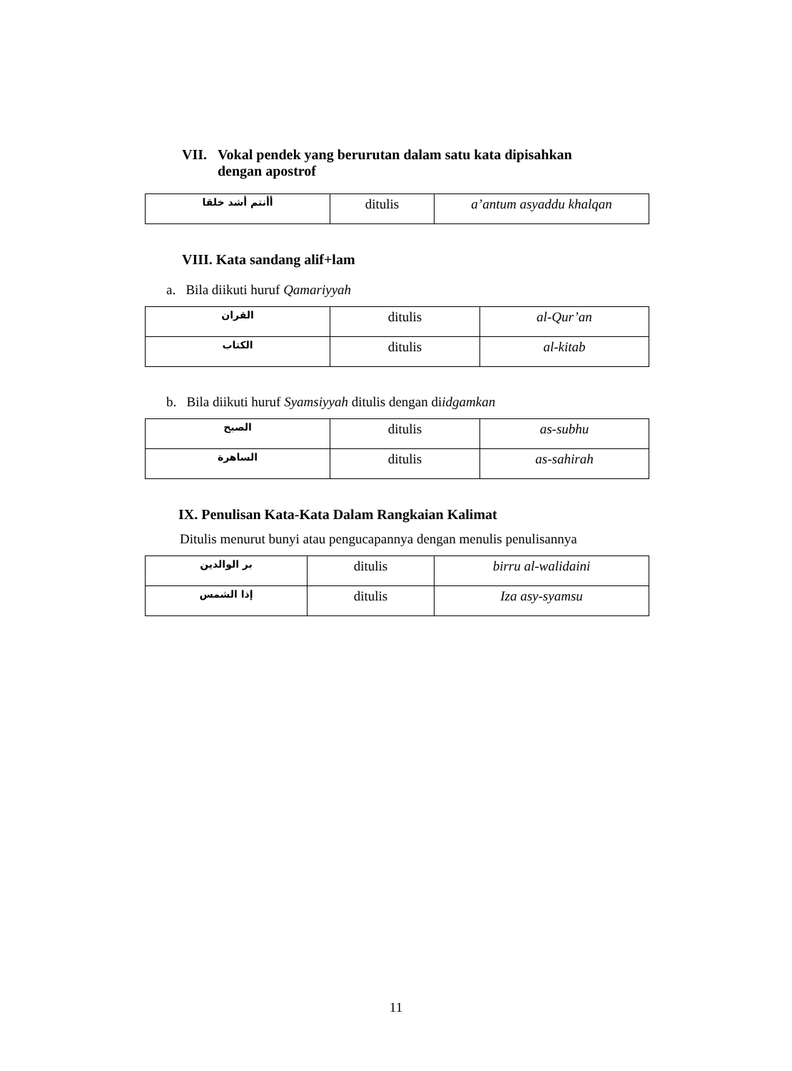VII. Vokal pendek yang berurutan dalam satu kata dipisahkan
dengan apostrof
| أأنتم أشد خلقا | ditulis | a’antum asyaddu khalqan |
VIII. Kata sandang alif+lam
a. Bila diikuti huruf Qamariyyah
| القران | ditulis | al-Qur’an |
| الكتاب | ditulis | al-kitab |
b. Bila diikuti huruf Syamsiyyah ditulis dengan diidgamkan
| الصبح | ditulis | as-subhu |
| الساهرة | ditulis | as-sahirah |
IX. Penulisan Kata-Kata Dalam Rangkaian Kalimat
Ditulis menurut bunyi atau pengucapannya dengan menulis penulisannya
| بر الوالدين | ditulis | birru al-walidaini |
| إذا الشمس | ditulis | Iza asy-syamsu |
11